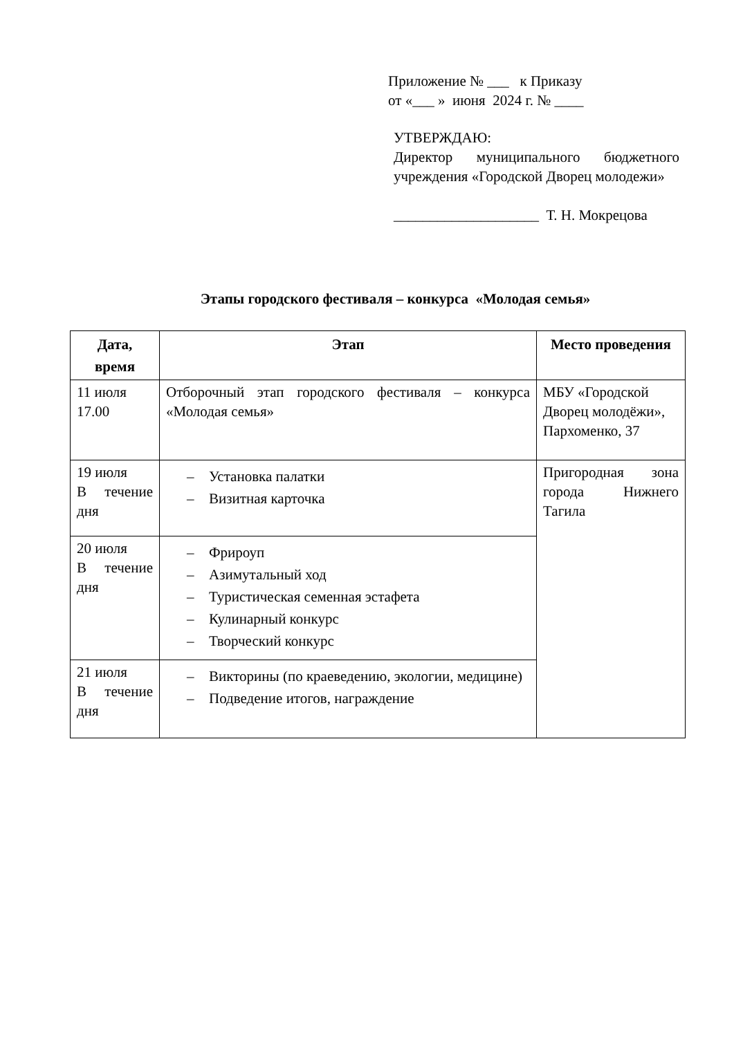Приложение № ___ к Приказу
от «___ » июня 2024 г. № ____
УТВЕРЖДАЮ:
Директор муниципального бюджетного учреждения «Городской Дворец молодежи»
____________________ Т. Н. Мокрецова
Этапы городского фестиваля – конкурса «Молодая семья»
| Дата, время | Этап | Место проведения |
| --- | --- | --- |
| 11 июля 17.00 | Отборочный этап городского фестиваля – конкурса «Молодая семья» | МБУ «Городской Дворец молодёжи», Пархоменко, 37 |
| 19 июля В течение дня | – Установка палатки – Визитная карточка | Пригородная зона города Нижнего Тагила |
| 20 июля В течение дня | – Фрироуп – Азимутальный ход – Туристическая семенная эстафета – Кулинарный конкурс – Творческий конкурс | |
| 21 июля В течение дня | – Викторины (по краеведению, экологии, медицине) – Подведение итогов, награждение | |